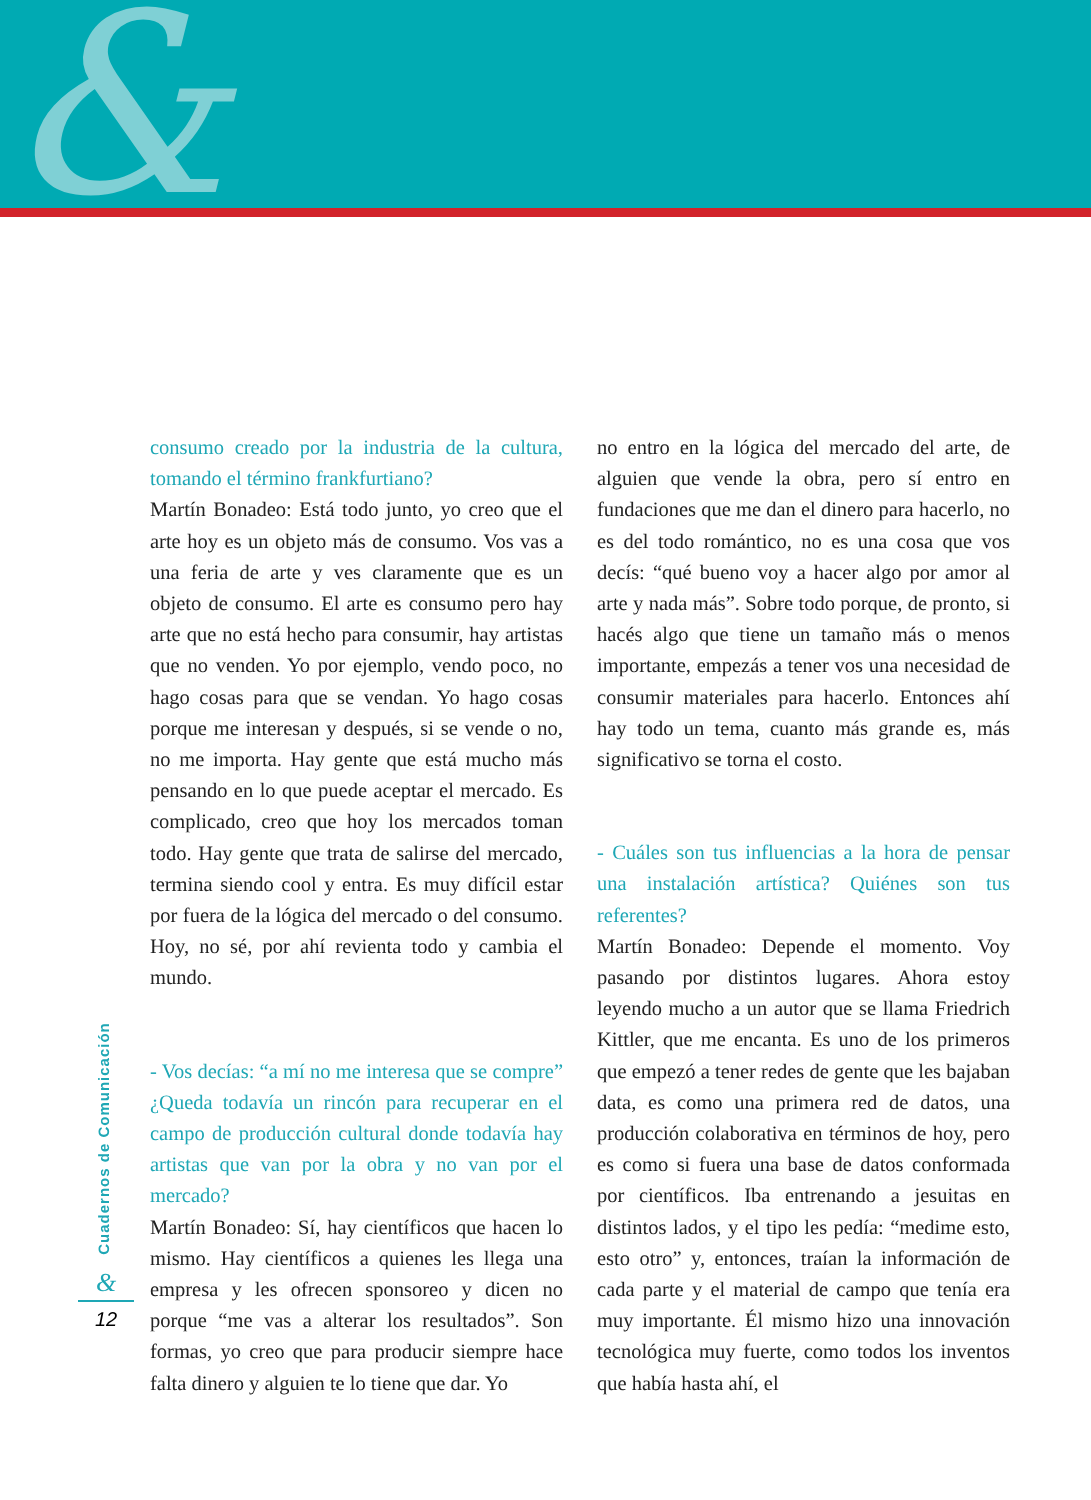&
consumo creado por la industria de la cultura, tomando el término frankfurtiano?
Martín Bonadeo: Está todo junto, yo creo que el arte hoy es un objeto más de consumo. Vos vas a una feria de arte y ves claramente que es un objeto de consumo. El arte es consumo pero hay arte que no está hecho para consumir, hay artistas que no venden. Yo por ejemplo, vendo poco, no hago cosas para que se vendan. Yo hago cosas porque me interesan y después, si se vende o no, no me importa. Hay gente que está mucho más pensando en lo que puede aceptar el mercado. Es complicado, creo que hoy los mercados toman todo. Hay gente que trata de salirse del mercado, termina siendo cool y entra. Es muy difícil estar por fuera de la lógica del mercado o del consumo. Hoy, no sé, por ahí revienta todo y cambia el mundo.
- Vos decías: “a mí no me interesa que se compre” ¿Queda todavía un rincón para recuperar en el campo de producción cultural donde todavía hay artistas que van por la obra y no van por el mercado?
Martín Bonadeo: Sí, hay científicos que hacen lo mismo. Hay científicos a quienes les llega una empresa y les ofrecen sponsoreo y dicen no porque “me vas a alterar los resultados”. Son formas, yo creo que para producir siempre hace falta dinero y alguien te lo tiene que dar. Yo
no entro en la lógica del mercado del arte, de alguien que vende la obra, pero sí entro en fundaciones que me dan el dinero para hacerlo, no es del todo romántico, no es una cosa que vos decís: “qué bueno voy a hacer algo por amor al arte y nada más”. Sobre todo porque, de pronto, si hacés algo que tiene un tamaño más o menos importante, empezás a tener vos una necesidad de consumir materiales para hacerlo. Entonces ahí hay todo un tema, cuanto más grande es, más significativo se torna el costo.
- Cuáles son tus influencias a la hora de pensar una instalación artística? Quiénes son tus referentes?
Martín Bonadeo: Depende el momento. Voy pasando por distintos lugares. Ahora estoy leyendo mucho a un autor que se llama Friedrich Kittler, que me encanta. Es uno de los primeros que empezó a tener redes de gente que les bajaban data, es como una primera red de datos, una producción colaborativa en términos de hoy, pero es como si fuera una base de datos conformada por científicos. Iba entrenando a jesuitas en distintos lados, y el tipo les pedía: “medime esto, esto otro” y, entonces, traían la información de cada parte y el material de campo que tenía era muy importante. Él mismo hizo una innovación tecnológica muy fuerte, como todos los inventos que había hasta ahí, el
Cuadernos de Comunicación
&
12